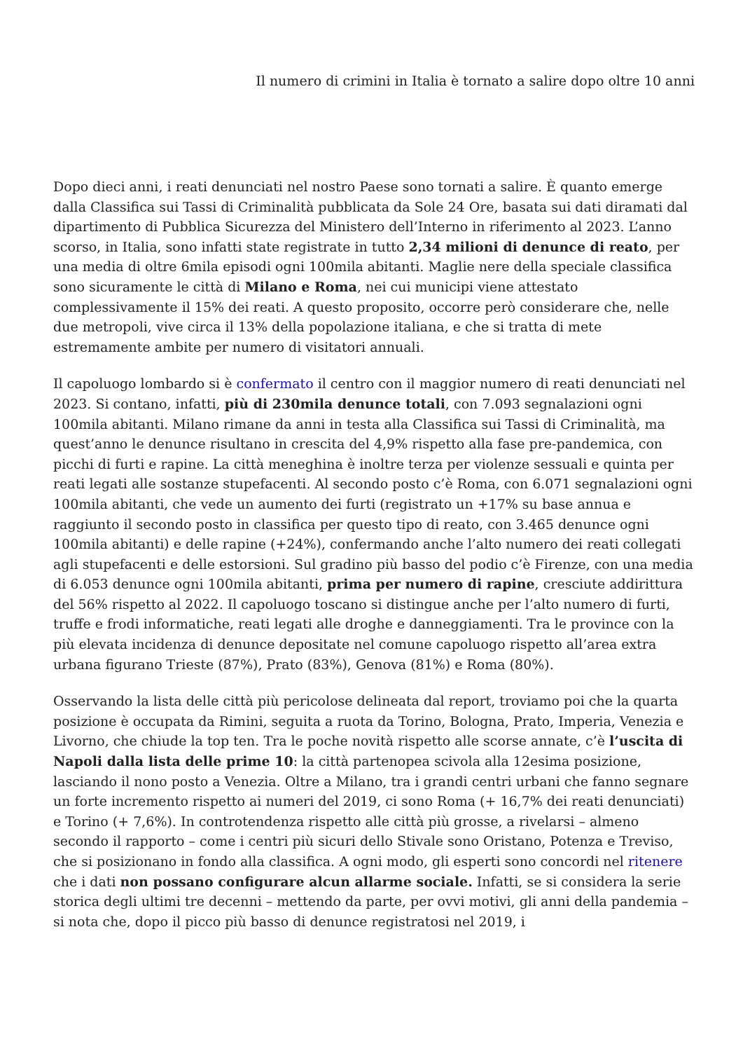Il numero di crimini in Italia è tornato a salire dopo oltre 10 anni
Dopo dieci anni, i reati denunciati nel nostro Paese sono tornati a salire. È quanto emerge dalla Classifica sui Tassi di Criminalità pubblicata da Sole 24 Ore, basata sui dati diramati dal dipartimento di Pubblica Sicurezza del Ministero dell’Interno in riferimento al 2023. L’anno scorso, in Italia, sono infatti state registrate in tutto 2,34 milioni di denunce di reato, per una media di oltre 6mila episodi ogni 100mila abitanti. Maglie nere della speciale classifica sono sicuramente le città di Milano e Roma, nei cui municipi viene attestato complessivamente il 15% dei reati. A questo proposito, occorre però considerare che, nelle due metropoli, vive circa il 13% della popolazione italiana, e che si tratta di mete estremamente ambite per numero di visitatori annuali.
Il capoluogo lombardo si è confermato il centro con il maggior numero di reati denunciati nel 2023. Si contano, infatti, più di 230mila denunce totali, con 7.093 segnalazioni ogni 100mila abitanti. Milano rimane da anni in testa alla Classifica sui Tassi di Criminalità, ma quest’anno le denunce risultano in crescita del 4,9% rispetto alla fase pre-pandemica, con picchi di furti e rapine. La città meneghina è inoltre terza per violenze sessuali e quinta per reati legati alle sostanze stupefacenti. Al secondo posto c’è Roma, con 6.071 segnalazioni ogni 100mila abitanti, che vede un aumento dei furti (registrato un +17% su base annua e raggiunto il secondo posto in classifica per questo tipo di reato, con 3.465 denunce ogni 100mila abitanti) e delle rapine (+24%), confermando anche l’alto numero dei reati collegati agli stupefacenti e delle estorsioni. Sul gradino più basso del podio c’è Firenze, con una media di 6.053 denunce ogni 100mila abitanti, prima per numero di rapine, cresciute addirittura del 56% rispetto al 2022. Il capoluogo toscano si distingue anche per l’alto numero di furti, truffe e frodi informatiche, reati legati alle droghe e danneggiamenti. Tra le province con la più elevata incidenza di denunce depositate nel comune capoluogo rispetto all’area extra urbana figurano Trieste (87%), Prato (83%), Genova (81%) e Roma (80%).
Osservando la lista delle città più pericolose delineata dal report, troviamo poi che la quarta posizione è occupata da Rimini, seguita a ruota da Torino, Bologna, Prato, Imperia, Venezia e Livorno, che chiude la top ten. Tra le poche novità rispetto alle scorse annate, c’è l’uscita di Napoli dalla lista delle prime 10: la città partenopea scivola alla 12esima posizione, lasciando il nono posto a Venezia. Oltre a Milano, tra i grandi centri urbani che fanno segnare un forte incremento rispetto ai numeri del 2019, ci sono Roma (+ 16,7% dei reati denunciati) e Torino (+ 7,6%). In controtendenza rispetto alle città più grosse, a rivelarsi – almeno secondo il rapporto – come i centri più sicuri dello Stivale sono Oristano, Potenza e Treviso, che si posizionano in fondo alla classifica. A ogni modo, gli esperti sono concordi nel ritenere che i dati non possano configurare alcun allarme sociale. Infatti, se si considera la serie storica degli ultimi tre decenni – mettendo da parte, per ovvi motivi, gli anni della pandemia – si nota che, dopo il picco più basso di denunce registratosi nel 2019, i